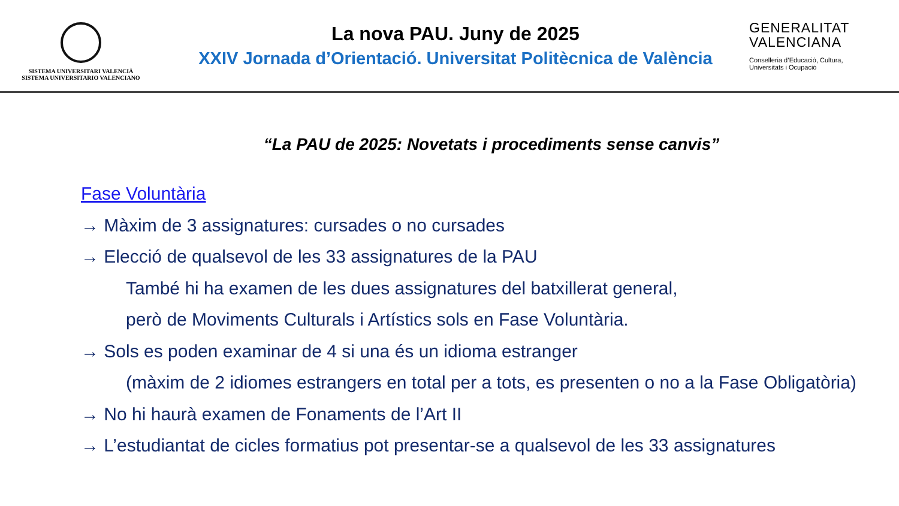SISTEMA UNIVERSITARI VALENCIÀ
SISTEMA UNIVERSITARIO VALENCIANO
La nova PAU. Juny de 2025
XXIV Jornada d’Orientació. Universitat Politècnica de València
GENERALITAT
VALENCIANA
Conselleria d’Educació, Cultura,
Universitats i Ocupació
“La PAU de 2025: Novetats i procediments sense canvis”
Fase Voluntària
→ Màxim de 3 assignatures: cursades o no cursades
→ Elecció de qualsevol de les 33 assignatures de la PAU
També hi ha examen de les dues assignatures del batxillerat general,
però de Moviments Culturals i Artístics sols en Fase Voluntària.
→ Sols es poden examinar de 4 si una és un idioma estranger
(màxim de 2 idiomes estrangers en total per a tots, es presenten o no a la Fase Obligatòria)
→ No hi haurà examen de Fonaments de l’Art II
→ L’estudiantat de cicles formatius pot presentar-se a qualsevol de les 33 assignatures